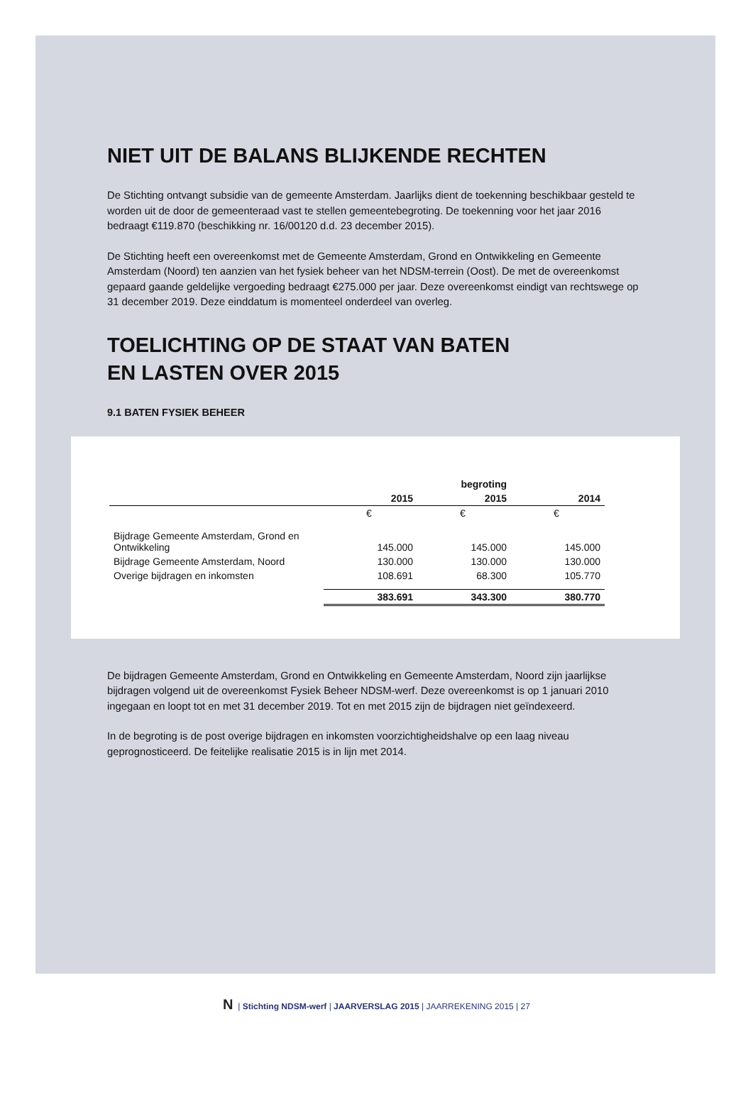NIET UIT DE BALANS BLIJKENDE RECHTEN
De Stichting ontvangt subsidie van de gemeente Amsterdam. Jaarlijks dient de toekenning beschikbaar gesteld te worden uit de door de gemeenteraad vast te stellen gemeentebegroting. De toekenning voor het jaar 2016 bedraagt €119.870 (beschikking nr. 16/00120 d.d. 23 december 2015).
De Stichting heeft een overeenkomst met de Gemeente Amsterdam, Grond en Ontwikkeling en Gemeente Amsterdam (Noord) ten aanzien van het fysiek beheer van het NDSM-terrein (Oost). De met de overeenkomst gepaard gaande geldelijke vergoeding bedraagt €275.000 per jaar. Deze overeenkomst eindigt van rechtswege op 31 december 2019. Deze einddatum is momenteel onderdeel van overleg.
TOELICHTING OP DE STAAT VAN BATEN
EN LASTEN OVER 2015
9.1 BATEN FYSIEK BEHEER
| | | begroting | |
| --- | --- | --- | --- |
| | 2015 | 2015 | 2014 |
| | € | € | € |
| Bijdrage Gemeente Amsterdam, Grond en Ontwikkeling | 145.000 | 145.000 | 145.000 |
| Bijdrage Gemeente Amsterdam, Noord | 130.000 | 130.000 | 130.000 |
| Overige bijdragen en inkomsten | 108.691 | 68.300 | 105.770 |
| | 383.691 | 343.300 | 380.770 |
De bijdragen Gemeente Amsterdam, Grond en Ontwikkeling en Gemeente Amsterdam, Noord zijn jaarlijkse bijdragen volgend uit de overeenkomst Fysiek Beheer NDSM-werf. Deze overeenkomst is op 1 januari 2010 ingegaan en loopt tot en met 31 december 2019. Tot en met 2015 zijn de bijdragen niet geïndexeerd.
In de begroting is de post overige bijdragen en inkomsten voorzichtigheidshalve op een laag niveau geprognosticeerd. De feitelijke realisatie 2015 is in lijn met 2014.
N | Stichting NDSM-werf | JAARVERSLAG 2015 | JAARREKENING 2015 | 27